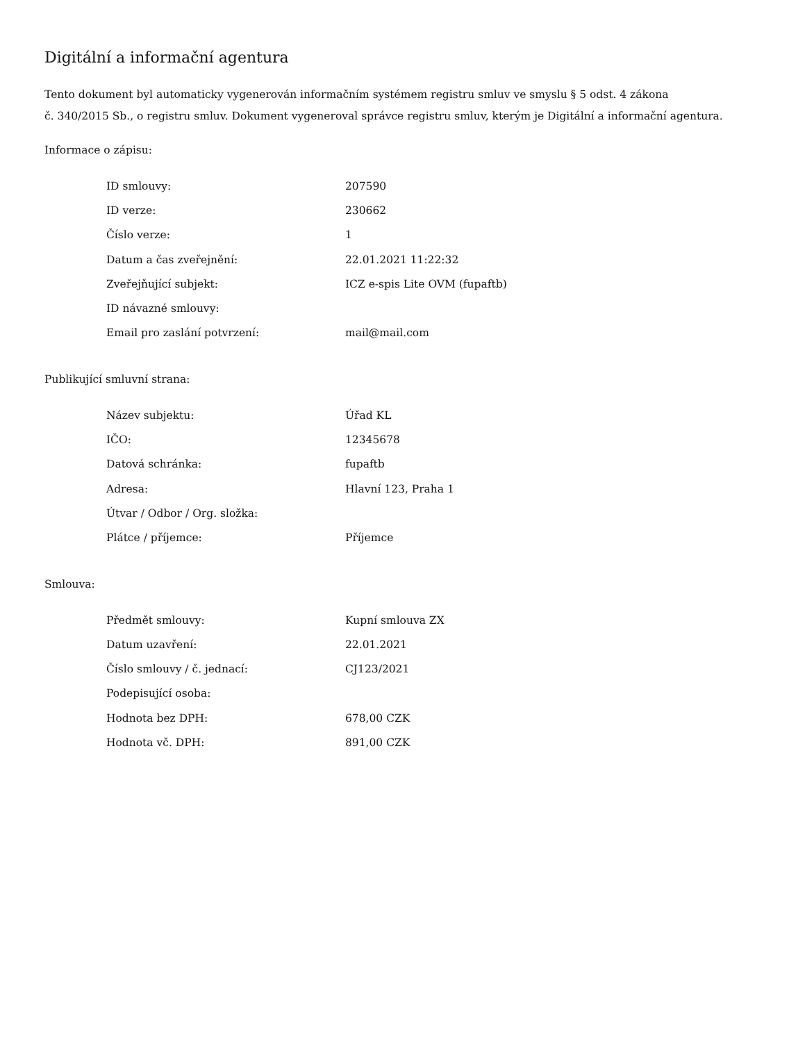Digitální a informační agentura
Tento dokument byl automaticky vygenerován informačním systémem registru smluv ve smyslu § 5 odst. 4 zákona
č. 340/2015 Sb., o registru smluv. Dokument vygeneroval správce registru smluv, kterým je Digitální a informační agentura.
Informace o zápisu:
| ID smlouvy: | 207590 |
| ID verze: | 230662 |
| Číslo verze: | 1 |
| Datum a čas zveřejnění: | 22.01.2021 11:22:32 |
| Zveřejňující subjekt: | ICZ e-spis Lite OVM (fupaftb) |
| ID návazné smlouvy: | |
| Email pro zaslání potvrzení: | mail@mail.com |
Publikující smluvní strana:
| Název subjektu: | Úřad KL |
| IČO: | 12345678 |
| Datová schránka: | fupaftb |
| Adresa: | Hlavní 123, Praha 1 |
| Útvar / Odbor / Org. složka: | |
| Plátce / příjemce: | Příjemce |
Smlouva:
| Předmět smlouvy: | Kupní smlouva ZX |
| Datum uzavření: | 22.01.2021 |
| Číslo smlouvy / č. jednací: | CJ123/2021 |
| Podepisující osoba: | |
| Hodnota bez DPH: | 678,00 CZK |
| Hodnota vč. DPH: | 891,00 CZK |